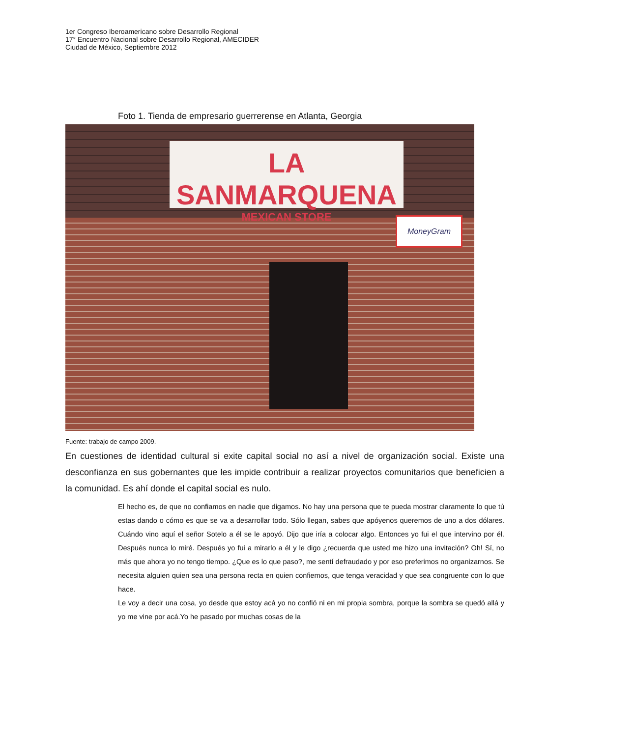1er Congreso Iberoamericano sobre Desarrollo Regional
17° Encuentro Nacional sobre Desarrollo Regional, AMECIDER
Ciudad de México, Septiembre 2012
Foto 1. Tienda de empresario guerrerense en Atlanta, Georgia
LA SANMARQUENA
MEXICAN STORE
MoneyGram
Fuente: trabajo de campo 2009.
En cuestiones de identidad cultural si exite capital social no así a nivel de organización social. Existe una desconfianza en sus gobernantes que les impide contribuir a realizar proyectos comunitarios que beneficien a la comunidad. Es ahí donde el capital social es nulo.
El hecho es, de que no confiamos en nadie que digamos. No hay una persona que te pueda mostrar claramente lo que tú estas dando o cómo es que se va a desarrollar todo. Sólo llegan, sabes que apóyenos queremos de uno a dos dólares. Cuándo vino aquí el señor Sotelo a él se le apoyó. Dijo que iría a colocar algo. Entonces yo fui el que intervino por él. Después nunca lo miré. Después yo fui a mirarlo a él y le digo ¿recuerda que usted me hizo una invitación? Oh! Sí, no más que ahora yo no tengo tiempo. ¿Que es lo que paso?, me sentí defraudado y por eso preferimos no organizarnos. Se necesita alguien quien sea una persona recta en quien confiemos, que tenga veracidad y que sea congruente con lo que hace.
Le voy a decir una cosa, yo desde que estoy acá yo no confió ni en mi propia sombra, porque la sombra se quedó allá y yo me vine por acá.Yo he pasado por muchas cosas de la